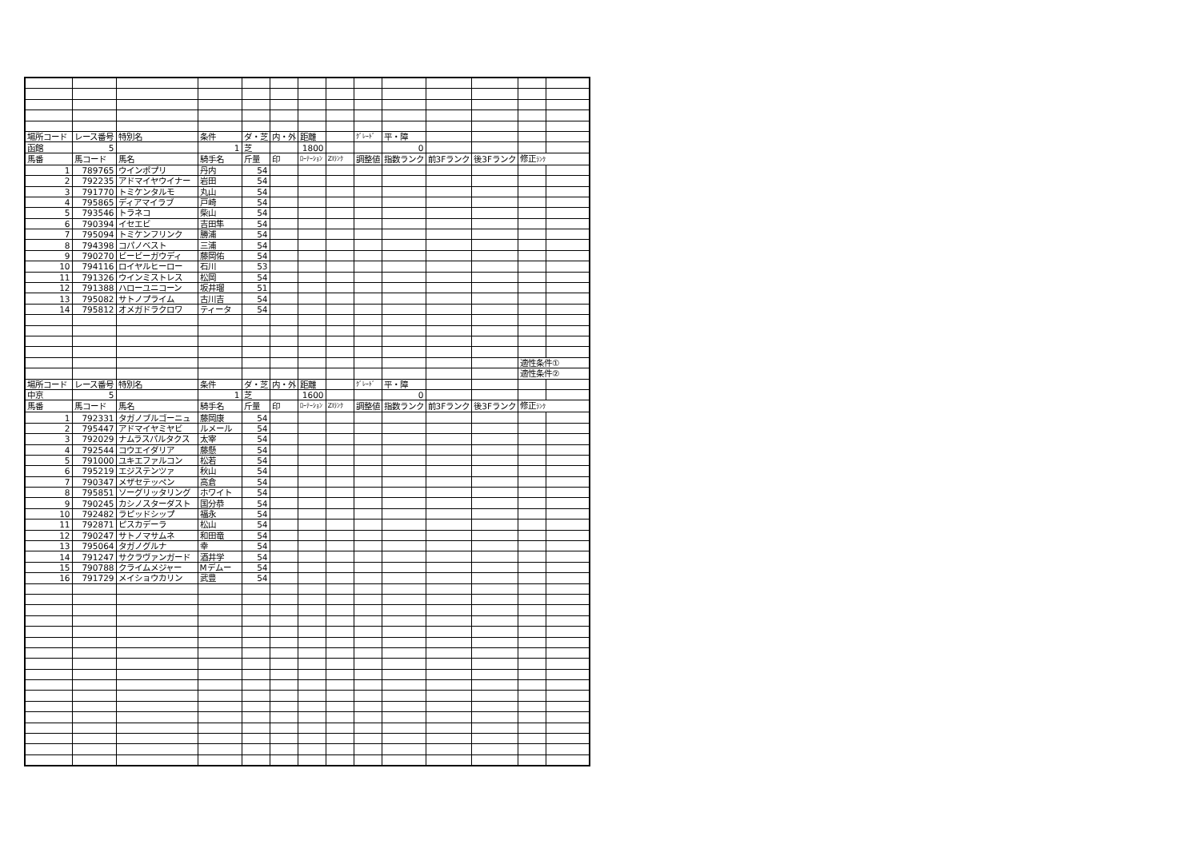| 場所コード | レース番号 | 特別名 | 条件 | ダ・芝 | 内・外 | 距離 | | ｸﾞﾚｰﾄﾞ | 平・障 | | | | |
| 函館 | 5 | | 1 | 芝 | | 1800 | | | 0 | | | | |
| 馬番 | 馬コード | 馬名 | 騎手名 | 斤量 | 印 | ﾛｰﾃｰｼｮﾝ | ZIﾗﾝｸ | 調整値 | 指数ランク | 前3Fランク | 後3Fランク | 修正 ﾗﾝｸ | |
| 1 | 789765 | ウインポプリ | 丹内 | 54 | | | | | | | | | |
| 2 | 792235 | アドマイヤウイナー | 岩田 | 54 | | | | | | | | | |
| 3 | 791770 | トミケンタルモ | 丸山 | 54 | | | | | | | | | |
| 4 | 795865 | ディアマイラブ | 戸崎 | 54 | | | | | | | | | |
| 5 | 793546 | トラネコ | 柴山 | 54 | | | | | | | | | |
| 6 | 790394 | イセエビ | 吉田隼 | 54 | | | | | | | | | |
| 7 | 795094 | トミケンフリンク | 勝浦 | 54 | | | | | | | | | |
| 8 | 794398 | コパノベスト | 三浦 | 54 | | | | | | | | | |
| 9 | 790270 | ビービーガウディ | 藤岡佑 | 54 | | | | | | | | | |
| 10 | 794116 | ロイヤルヒーロー | 石川 | 53 | | | | | | | | | |
| 11 | 791326 | ウインミストレス | 松岡 | 54 | | | | | | | | | |
| 12 | 791388 | ハローユニコーン | 坂井瑠 | 51 | | | | | | | | | |
| 13 | 795082 | サトノプライム | 古川吉 | 54 | | | | | | | | | |
| 14 | 795812 | オメガドラクロワ | ティータ | 54 | | | | | | | | | |
| | | | | | | | | | | | | 適性条件① | |
| | | | | | | | | | | | | 適性条件② | |
| 場所コード | レース番号 | 特別名 | 条件 | ダ・芝 | 内・外 | 距離 | | ｸﾞﾚｰﾄﾞ | 平・障 | | | | |
| 中京 | 5 | | 1 | 芝 | | 1600 | | | 0 | | | | |
| 馬番 | 馬コード | 馬名 | 騎手名 | 斤量 | 印 | ﾛｰﾃｰｼｮﾝ | ZIﾗﾝｸ | 調整値 | 指数ランク | 前3Fランク | 後3Fランク | 修正 ﾗﾝｸ | |
| 1 | 792331 | タガノブルゴーニュ | 藤岡康 | 54 | | | | | | | | | |
| 2 | 795447 | アドマイヤミヤビ | ルメール | 54 | | | | | | | | | |
| 3 | 792029 | ナムラスパルタクス | 太宰 | 54 | | | | | | | | | |
| 4 | 792544 | コウエイダリア | 藤懸 | 54 | | | | | | | | | |
| 5 | 791000 | ユキエファルコン | 松若 | 54 | | | | | | | | | |
| 6 | 795219 | エジステンツァ | 秋山 | 54 | | | | | | | | | |
| 7 | 790347 | メザセテッペン | 高倉 | 54 | | | | | | | | | |
| 8 | 795851 | ソーグリッタリング | ホワイト | 54 | | | | | | | | | |
| 9 | 790245 | カシノスターダスト | 国分恭 | 54 | | | | | | | | | |
| 10 | 792482 | ラピッドシップ | 福永 | 54 | | | | | | | | | |
| 11 | 792871 | ピスカデーラ | 松山 | 54 | | | | | | | | | |
| 12 | 790247 | サトノマサムネ | 和田竜 | 54 | | | | | | | | | |
| 13 | 795064 | タガノグルナ | 幸 | 54 | | | | | | | | | |
| 14 | 791247 | サクラヴァンガード | 酒井学 | 54 | | | | | | | | | |
| 15 | 790788 | クライムメジャー | Mデムー | 54 | | | | | | | | | |
| 16 | 791729 | メイショウカリン | 武豊 | 54 | | | | | | | | | |